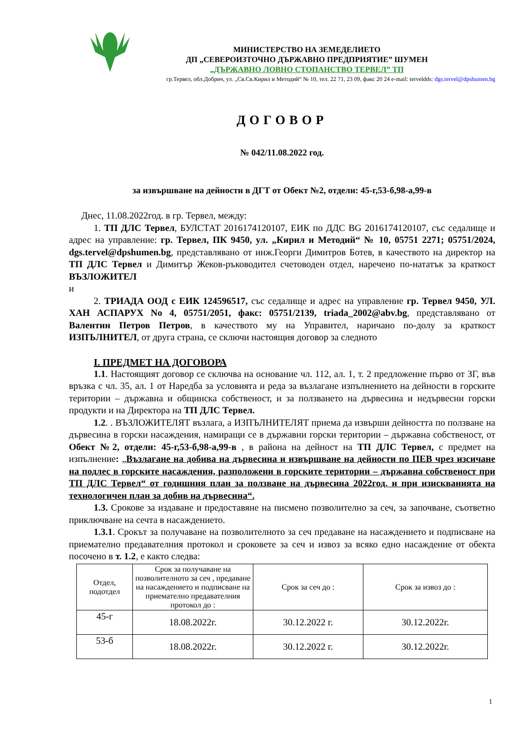МИНИСТЕРСТВО НА ЗЕМЕДЕЛИЕТО
ДП „СЕВЕРОИЗТОЧНО ДЪРЖАВНО ПРЕДПРИЯТИЕ” ШУМЕН
„ДЪРЖАВНО ЛОВНО СТОПАНСТВО ТЕРВЕЛ” ТП
гр.Тервел, обл.Добрич, ул. „Св.Св.Кирил и Методий“ № 10, тел. 22 71, 23 09, факс 20 24 e-mail: terveldds: dgs.tervel@dpshumen.bg
ДОГОВОР
№ 042/11.08.2022 год.
за извършване на дейности в ДГТ от Обект №2, отдели: 45-г,53-б,98-а,99-в
Днес, 11.08.2022год. в гр. Тервел, между:
1. ТП ДЛС Тервел, БУЛСТАТ 2016174120107, ЕИК по ДДС BG 2016174120107, със седалище и адрес на управление: гр. Тервел, ПК 9450, ул. „Кирил и Методий“ № 10, 05751 2271; 05751/2024, dgs.tervel@dpshumen.bg, представлявано от инж.Георги Димитров Ботев, в качеството на директор на ТП ДЛС Тервел и Димитър Жеков-ръководител счетоводен отдел, наречено по-нататък за краткост ВЪЗЛОЖИТЕЛ
и
2. ТРИАДА ООД с ЕИК 124596517, със седалище и адрес на управление гр. Тервел 9450, УЛ. ХАН АСПАРУХ No 4, 05751/2051, факс: 05751/2139, triada_2002@abv.bg, представлявано от Валентин Петров Петров, в качеството му на Управител, наричано по-долу за краткост ИЗПЪЛНИТЕЛ, от друга страна, се сключи настоящия договор за следното
I. ПРЕДМЕТ НА ДОГОВОРА
1.1. Настоящият договор се сключва на основание чл. 112, ал. 1, т. 2 предложение първо от ЗГ, във връзка с чл. 35, ал. 1 от Наредба за условията и реда за възлагане изпълнението на дейности в горските територии – държавна и общинска собственост, и за ползването на дървесина и недървесни горски продукти и на Директора на ТП ДЛС Тервел.
1.2. . ВЪЗЛОЖИТЕЛЯТ възлага, а ИЗПЪЛНИТЕЛЯТ приема да извърши дейността по ползване на дървесина в горски насаждения, намиращи се в държавни горски територии – държавна собственост, от Обект №2, отдели: 45-г,53-б,98-а,99-в , в района на дейност на ТП ДЛС Тервел, с предмет на изпълнение: „Възлагане на добива на дървесина и извършване на дейности по ПЕВ чрез изсичане на подлес в горските насаждения, разположени в горските територии – държавна собственост при ТП ДЛС Тервел“ от годишния план за ползване на дървесина 2022год. и при изискванията на технологичен план за добив на дървесина“.
1.3. Срокове за издаване и предоставяне на писмено позволително за сеч, за започване, съответно приключване на сечта в насаждението.
1.3.1. Срокът за получаване на позволителното за сеч предаване на насаждението и подписване на приемателно предавателния протокол и сроковете за сеч и извоз за всяко едно насаждение от обекта посочено в т. 1.2, е както следва:
| Отдел, подотдел | Срок за получаване на позволителното за сеч , предаване на насаждението и подписване на приемателно предавателния протокол до : | Срок за сеч до : | Срок за извоз до : |
| 45-г | 18.08.2022г. | 30.12.2022 г. | 30.12.2022г. |
| 53-б | 18.08.2022г. | 30.12.2022 г. | 30.12.2022г. |
1